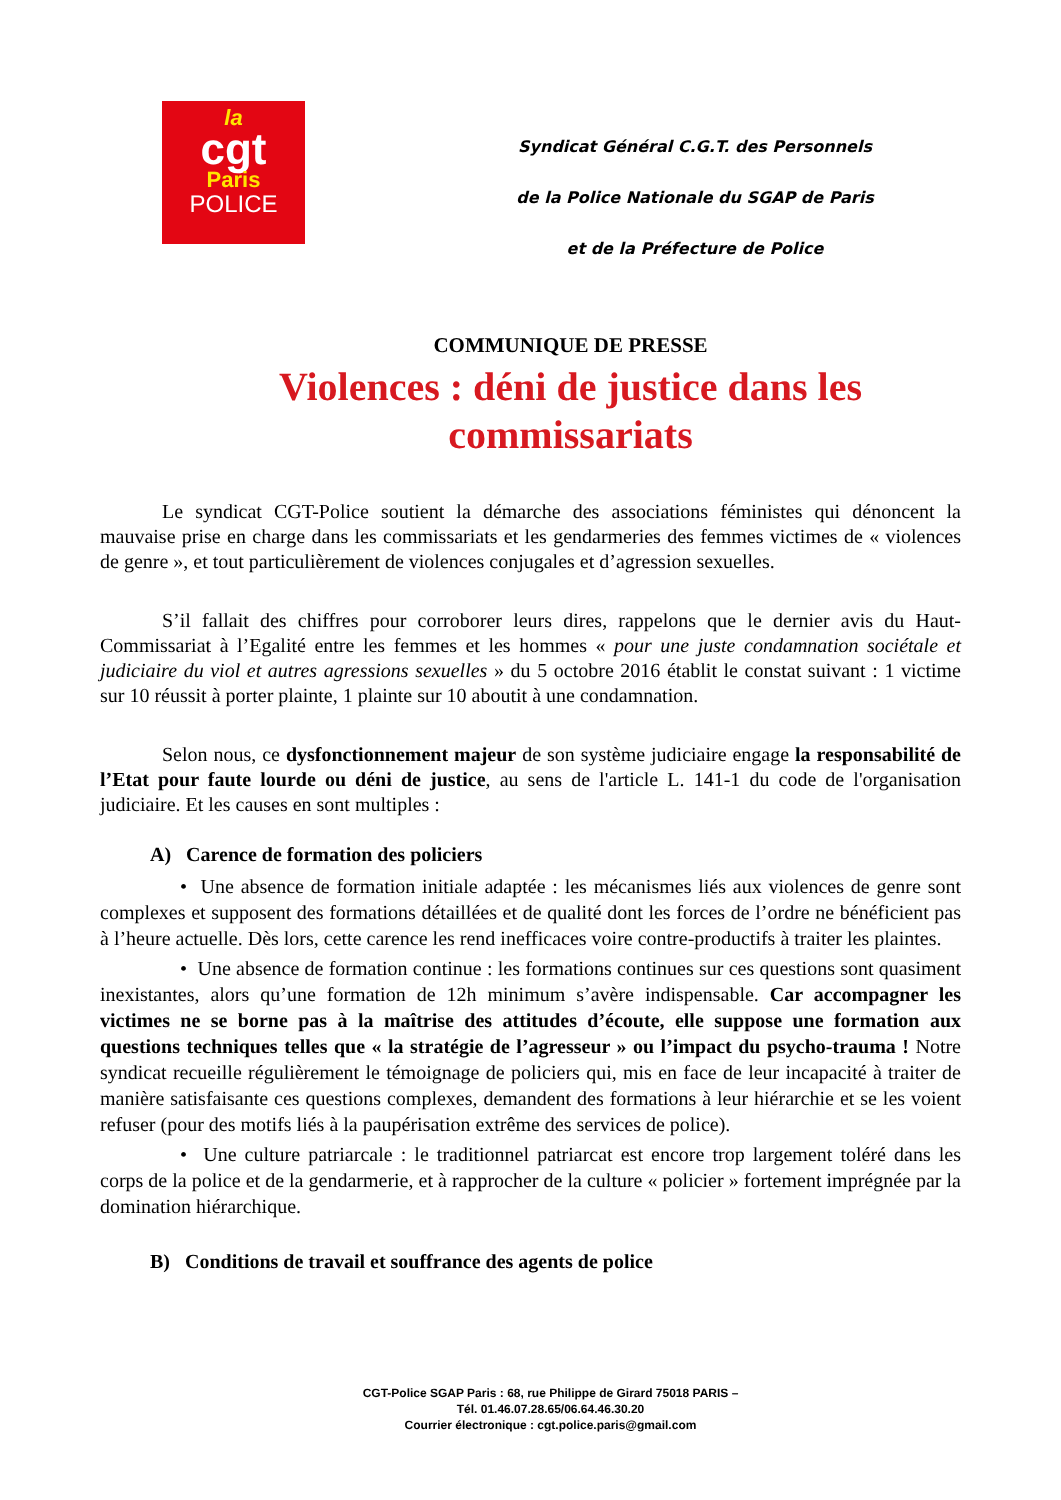la
cgt
Paris
POLICE
Syndicat Général C.G.T. des Personnels
de la Police Nationale du SGAP de Paris
et de la Préfecture de Police
COMMUNIQUE DE PRESSE
Violences : déni de justice dans les commissariats
Le syndicat CGT-Police soutient la démarche des associations féministes qui dénoncent la mauvaise prise en charge dans les commissariats et les gendarmeries des femmes victimes de « violences de genre », et tout particulièrement de violences conjugales et d’agression sexuelles.
S’il fallait des chiffres pour corroborer leurs dires, rappelons que le dernier avis du Haut-Commissariat à l’Egalité entre les femmes et les hommes « pour une juste condamnation sociétale et judiciaire du viol et autres agressions sexuelles » du 5 octobre 2016 établit le constat suivant : 1 victime sur 10 réussit à porter plainte, 1 plainte sur 10 aboutit à une condamnation.
Selon nous, ce dysfonctionnement majeur de son système judiciaire engage la responsabilité de l’Etat pour faute lourde ou déni de justice, au sens de l'article L. 141-1 du code de l'organisation judiciaire. Et les causes en sont multiples :
A) Carence de formation des policiers
• Une absence de formation initiale adaptée : les mécanismes liés aux violences de genre sont complexes et supposent des formations détaillées et de qualité dont les forces de l’ordre ne bénéficient pas à l’heure actuelle. Dès lors, cette carence les rend inefficaces voire contre-productifs à traiter les plaintes.
• Une absence de formation continue : les formations continues sur ces questions sont quasiment inexistantes, alors qu’une formation de 12h minimum s’avère indispensable. Car accompagner les victimes ne se borne pas à la maîtrise des attitudes d’écoute, elle suppose une formation aux questions techniques telles que « la stratégie de l’agresseur » ou l’impact du psycho-trauma ! Notre syndicat recueille régulièrement le témoignage de policiers qui, mis en face de leur incapacité à traiter de manière satisfaisante ces questions complexes, demandent des formations à leur hiérarchie et se les voient refuser (pour des motifs liés à la paupérisation extrême des services de police).
• Une culture patriarcale : le traditionnel patriarcat est encore trop largement toléré dans les corps de la police et de la gendarmerie, et à rapprocher de la culture « policier » fortement imprégnée par la domination hiérarchique.
B) Conditions de travail et souffrance des agents de police
CGT-Police SGAP Paris : 68, rue Philippe de Girard 75018 PARIS –
Tél. 01.46.07.28.65/06.64.46.30.20
Courrier électronique : cgt.police.paris@gmail.com